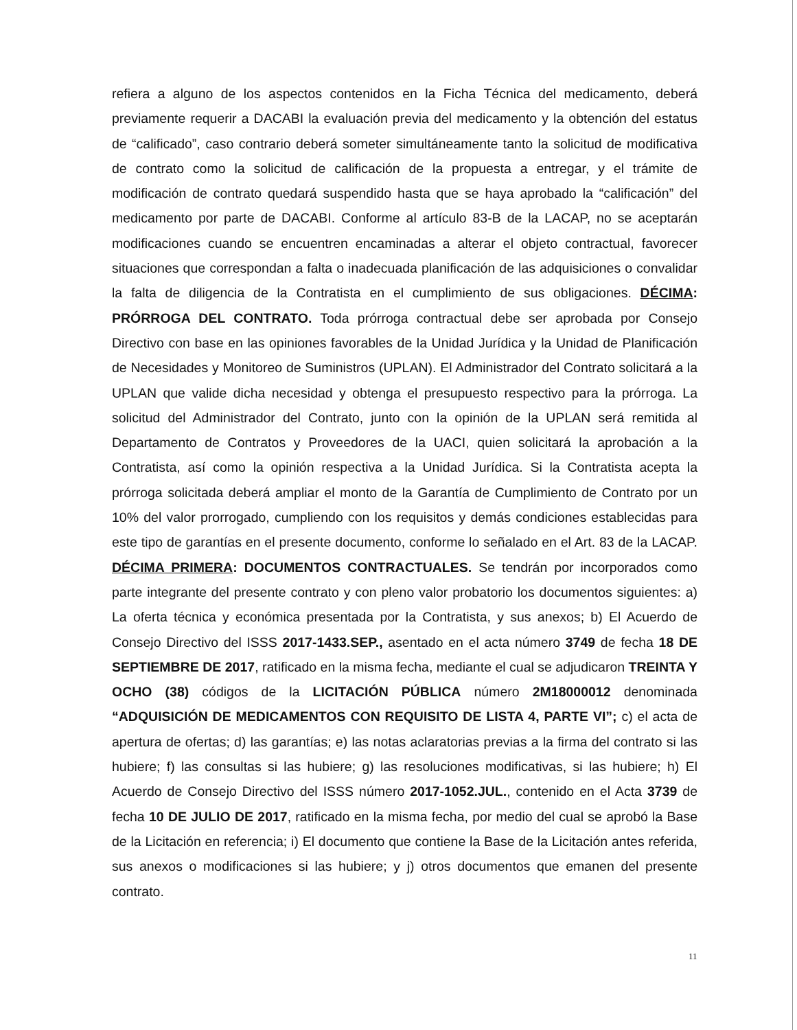refiera a alguno de los aspectos contenidos en la Ficha Técnica del medicamento, deberá previamente requerir a DACABI la evaluación previa del medicamento y la obtención del estatus de “calificado”, caso contrario deberá someter simultáneamente tanto la solicitud de modificativa de contrato como la solicitud de calificación de la propuesta a entregar, y el trámite de modificación de contrato quedará suspendido hasta que se haya aprobado la “calificación” del medicamento por parte de DACABI. Conforme al artículo 83-B de la LACAP, no se aceptarán modificaciones cuando se encuentren encaminadas a alterar el objeto contractual, favorecer situaciones que correspondan a falta o inadecuada planificación de las adquisiciones o convalidar la falta de diligencia de la Contratista en el cumplimiento de sus obligaciones. DÉCIMA: PRÓRROGA DEL CONTRATO. Toda prórroga contractual debe ser aprobada por Consejo Directivo con base en las opiniones favorables de la Unidad Jurídica y la Unidad de Planificación de Necesidades y Monitoreo de Suministros (UPLAN). El Administrador del Contrato solicitará a la UPLAN que valide dicha necesidad y obtenga el presupuesto respectivo para la prórroga. La solicitud del Administrador del Contrato, junto con la opinión de la UPLAN será remitida al Departamento de Contratos y Proveedores de la UACI, quien solicitará la aprobación a la Contratista, así como la opinión respectiva a la Unidad Jurídica. Si la Contratista acepta la prórroga solicitada deberá ampliar el monto de la Garantía de Cumplimiento de Contrato por un 10% del valor prorrogado, cumpliendo con los requisitos y demás condiciones establecidas para este tipo de garantías en el presente documento, conforme lo señalado en el Art. 83 de la LACAP. DÉCIMA PRIMERA: DOCUMENTOS CONTRACTUALES. Se tendrán por incorporados como parte integrante del presente contrato y con pleno valor probatorio los documentos siguientes: a) La oferta técnica y económica presentada por la Contratista, y sus anexos; b) El Acuerdo de Consejo Directivo del ISSS 2017-1433.SEP., asentado en el acta número 3749 de fecha 18 DE SEPTIEMBRE DE 2017, ratificado en la misma fecha, mediante el cual se adjudicaron TREINTA Y OCHO (38) códigos de la LICITACIÓN PÚBLICA número 2M18000012 denominada “ADQUISICIÓN DE MEDICAMENTOS CON REQUISITO DE LISTA 4, PARTE VI”; c) el acta de apertura de ofertas; d) las garantías; e) las notas aclaratorias previas a la firma del contrato si las hubiere; f) las consultas si las hubiere; g) las resoluciones modificativas, si las hubiere; h) El Acuerdo de Consejo Directivo del ISSS número 2017-1052.JUL., contenido en el Acta 3739 de fecha 10 DE JULIO DE 2017, ratificado en la misma fecha, por medio del cual se aprobó la Base de la Licitación en referencia; i) El documento que contiene la Base de la Licitación antes referida, sus anexos o modificaciones si las hubiere; y j) otros documentos que emanen del presente contrato.
11